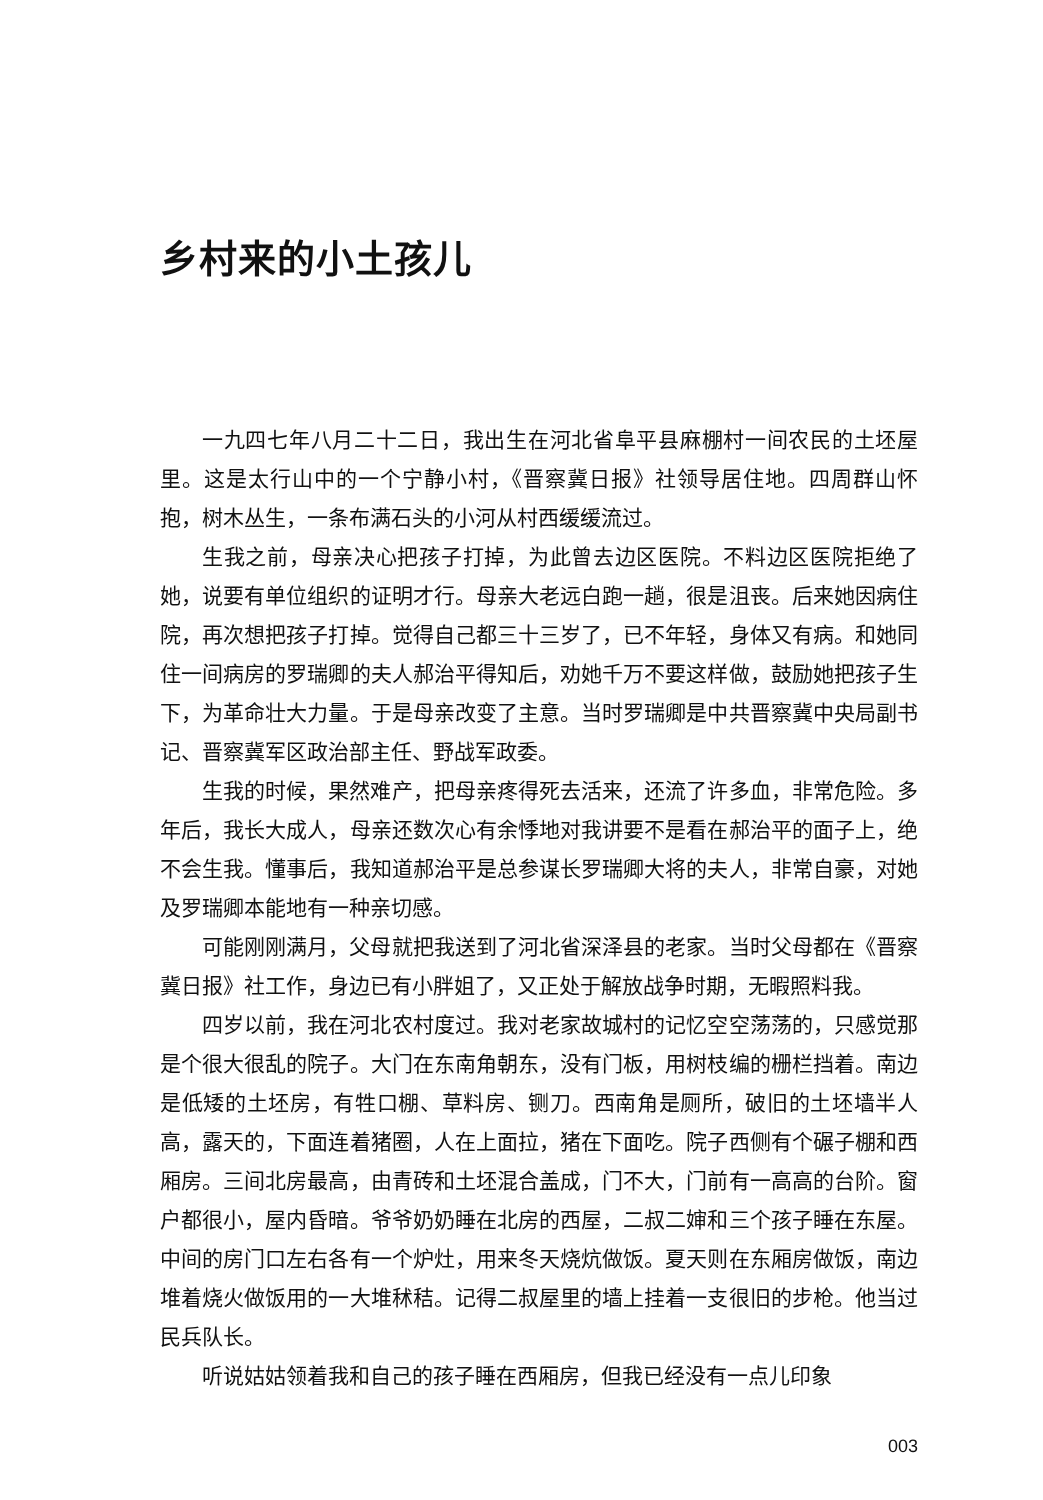乡村来的小土孩儿
一九四七年八月二十二日，我出生在河北省阜平县麻棚村一间农民的土坯屋里。这是太行山中的一个宁静小村，《晋察冀日报》社领导居住地。四周群山怀抱，树木丛生，一条布满石头的小河从村西缓缓流过。
生我之前，母亲决心把孩子打掉，为此曾去边区医院。不料边区医院拒绝了她，说要有单位组织的证明才行。母亲大老远白跑一趟，很是沮丧。后来她因病住院，再次想把孩子打掉。觉得自己都三十三岁了，已不年轻，身体又有病。和她同住一间病房的罗瑞卿的夫人郝治平得知后，劝她千万不要这样做，鼓励她把孩子生下，为革命壮大力量。于是母亲改变了主意。当时罗瑞卿是中共晋察冀中央局副书记、晋察冀军区政治部主任、野战军政委。
生我的时候，果然难产，把母亲疼得死去活来，还流了许多血，非常危险。多年后，我长大成人，母亲还数次心有余悸地对我讲要不是看在郝治平的面子上，绝不会生我。懂事后，我知道郝治平是总参谋长罗瑞卿大将的夫人，非常自豪，对她及罗瑞卿本能地有一种亲切感。
可能刚刚满月，父母就把我送到了河北省深泽县的老家。当时父母都在《晋察冀日报》社工作，身边已有小胖姐了，又正处于解放战争时期，无暇照料我。
四岁以前，我在河北农村度过。我对老家故城村的记忆空空荡荡的，只感觉那是个很大很乱的院子。大门在东南角朝东，没有门板，用树枝编的栅栏挡着。南边是低矮的土坯房，有牲口棚、草料房、铡刀。西南角是厕所，破旧的土坯墙半人高，露天的，下面连着猪圈，人在上面拉，猪在下面吃。院子西侧有个碾子棚和西厢房。三间北房最高，由青砖和土坯混合盖成，门不大，门前有一高高的台阶。窗户都很小，屋内昏暗。爷爷奶奶睡在北房的西屋，二叔二婶和三个孩子睡在东屋。中间的房门口左右各有一个炉灶，用来冬天烧炕做饭。夏天则在东厢房做饭，南边堆着烧火做饭用的一大堆秫秸。记得二叔屋里的墙上挂着一支很旧的步枪。他当过民兵队长。
听说姑姑领着我和自己的孩子睡在西厢房，但我已经没有一点儿印象
003